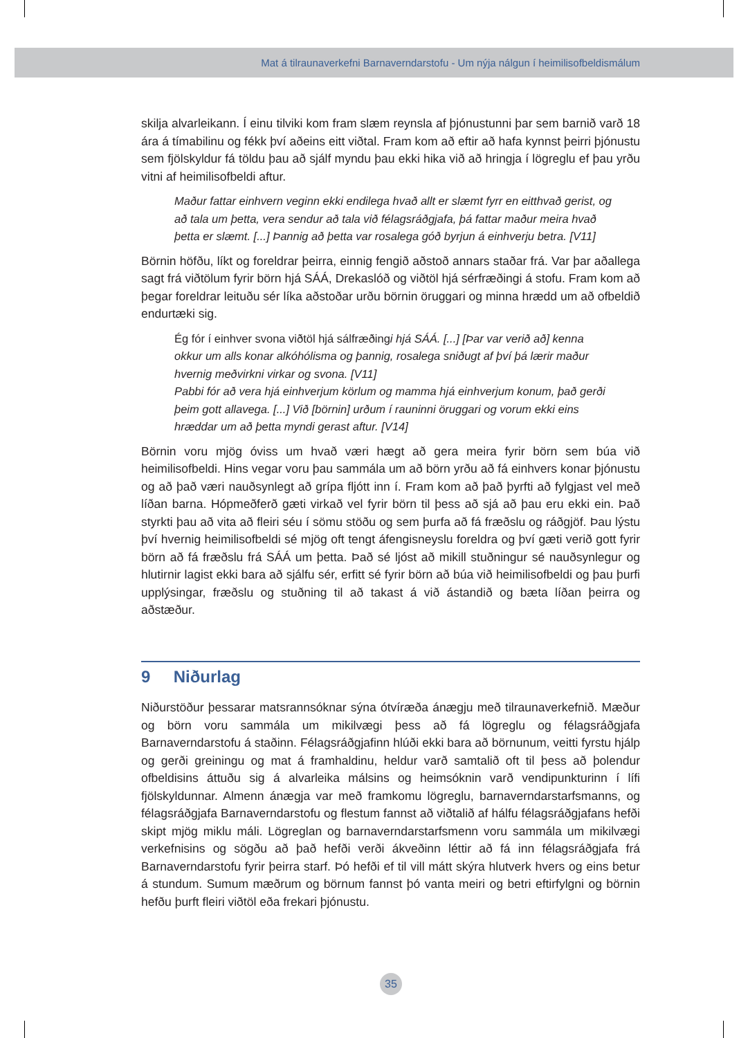Mat á tilraunaverkefni Barnaverndarstofu - Um nýja nálgun í heimilisofbeldismálum
skilja alvarleikann. Í einu tilviki kom fram slæm reynsla af þjónustunni þar sem barnið varð 18 ára á tímabilinu og fékk því aðeins eitt viðtal. Fram kom að eftir að hafa kynnst þeirri þjónustu sem fjölskyldur fá töldu þau að sjálf myndu þau ekki hika við að hringja í lögreglu ef þau yrðu vitni af heimilisofbeldi aftur.
Maður fattar einhvern veginn ekki endilega hvað allt er slæmt fyrr en eitthvað gerist, og að tala um þetta, vera sendur að tala við félagsráðgjafa, þá fattar maður meira hvað þetta er slæmt. [...] Þannig að þetta var rosalega góð byrjun á einhverju betra. [V11]
Börnin höfðu, líkt og foreldrar þeirra, einnig fengið aðstoð annars staðar frá. Var þar aðallega sagt frá viðtölum fyrir börn hjá SÁÁ, Drekaslóð og viðtöl hjá sérfræðingi á stofu. Fram kom að þegar foreldrar leituðu sér líka aðstoðar urðu börnin öruggari og minna hrædd um að ofbeldið endurtæki sig.
Ég fór í einhver svona viðtöl hjá sálfræðingi hjá SÁÁ. [...] [Þar var verið að] kenna okkur um alls konar alkóhólisma og þannig, rosalega sniðugt af því þá lærir maður hvernig meðvirkni virkar og svona. [V11]
Pabbi fór að vera hjá einhverjum körlum og mamma hjá einhverjum konum, það gerði þeim gott allavega. [...] Við [börnin] urðum í rauninni öruggari og vorum ekki eins hræddar um að þetta myndi gerast aftur. [V14]
Börnin voru mjög óviss um hvað væri hægt að gera meira fyrir börn sem búa við heimilisofbeldi. Hins vegar voru þau sammála um að börn yrðu að fá einhvers konar þjónustu og að það væri nauðsynlegt að grípa fljótt inn í. Fram kom að það þyrfti að fylgjast vel með líðan barna. Hópmeðferð gæti virkað vel fyrir börn til þess að sjá að þau eru ekki ein. Það styrkti þau að vita að fleiri séu í sömu stöðu og sem þurfa að fá fræðslu og ráðgjöf. Þau lýstu því hvernig heimilisofbeldi sé mjög oft tengt áfengisneyslu foreldra og því gæti verið gott fyrir börn að fá fræðslu frá SÁÁ um þetta. Það sé ljóst að mikill stuðningur sé nauðsynlegur og hlutirnir lagist ekki bara að sjálfu sér, erfitt sé fyrir börn að búa við heimilisofbeldi og þau þurfi upplýsingar, fræðslu og stuðning til að takast á við ástandið og bæta líðan þeirra og aðstæður.
9 Niðurlag
Niðurstöður þessarar matsrannsóknar sýna ótvíræða ánægju með tilraunaverkefnið. Mæður og börn voru sammála um mikilvægi þess að fá lögreglu og félagsráðgjafa Barnaverndarstofu á staðinn. Félagsráðgjafinn hlúði ekki bara að börnunum, veitti fyrstu hjálp og gerði greiningu og mat á framhaldinu, heldur varð samtalið oft til þess að þolendur ofbeldisins áttuðu sig á alvarleika málsins og heimsóknin varð vendipunkturinn í lífi fjölskyldunnar. Almenn ánægja var með framkomu lögreglu, barnaverndarstarfsmanns, og félagsráðgjafa Barnaverndarstofu og flestum fannst að viðtalið af hálfu félagsráðgjafans hefði skipt mjög miklu máli. Lögreglan og barnaverndarstarfsmenn voru sammála um mikilvægi verkefnisins og sögðu að það hefði verði ákveðinn léttir að fá inn félagsráðgjafa frá Barnaverndarstofu fyrir þeirra starf. Þó hefði ef til vill mátt skýra hlutverk hvers og eins betur á stundum. Sumum mæðrum og börnum fannst þó vanta meiri og betri eftirfylgni og börnin hefðu þurft fleiri viðtöl eða frekari þjónustu.
35